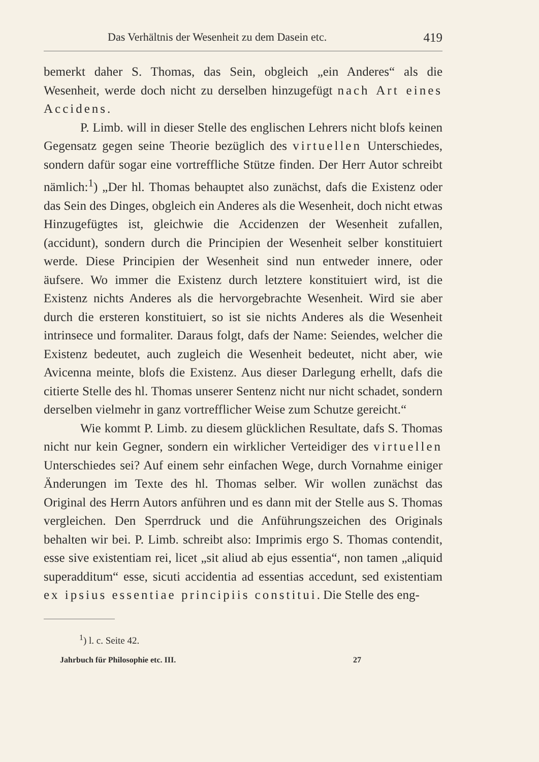Das Verhältnis der Wesenheit zu dem Dasein etc. 419
bemerkt daher S. Thomas, das Sein, obgleich „ein Anderes“ als die Wesenheit, werde doch nicht zu derselben hinzugefügt nach Art eines Accidens.
P. Limb. will in dieser Stelle des englischen Lehrers nicht blofs keinen Gegensatz gegen seine Theorie bezüglich des virtuellen Unterschiedes, sondern dafür sogar eine vortreffliche Stütze finden. Der Herr Autor schreibt nämlich:<sup>1</sup>) „Der hl. Thomas behauptet also zunächst, dafs die Existenz oder das Sein des Dinges, obgleich ein Anderes als die Wesenheit, doch nicht etwas Hinzugefügtes ist, gleichwie die Accidenzen der Wesenheit zufallen, (accidunt), sondern durch die Principien der Wesenheit selber konstituiert werde. Diese Principien der Wesenheit sind nun entweder innere, oder äufsere. Wo immer die Existenz durch letztere konstituiert wird, ist die Existenz nichts Anderes als die hervorgebrachte Wesenheit. Wird sie aber durch die ersteren konstituiert, so ist sie nichts Anderes als die Wesenheit intrinsece und formaliter. Daraus folgt, dafs der Name: Seiendes, welcher die Existenz bedeutet, auch zugleich die Wesenheit bedeutet, nicht aber, wie Avicenna meinte, blofs die Existenz. Aus dieser Darlegung erhellt, dafs die citierte Stelle des hl. Thomas unserer Sentenz nicht nur nicht schadet, sondern derselben vielmehr in ganz vortrefflicher Weise zum Schutze gereicht.“
Wie kommt P. Limb. zu diesem glücklichen Resultate, dafs S. Thomas nicht nur kein Gegner, sondern ein wirklicher Verteidiger des virtuellen Unterschiedes sei? Auf einem sehr einfachen Wege, durch Vornahme einiger Änderungen im Texte des hl. Thomas selber. Wir wollen zunächst das Original des Herrn Autors anführen und es dann mit der Stelle aus S. Thomas vergleichen. Den Sperrdruck und die Anführungszeichen des Originals behalten wir bei. P. Limb. schreibt also: Imprimis ergo S. Thomas contendit, esse sive existentiam rei, licet „sit aliud ab ejus essentia“, non tamen „aliquid superadditum“ esse, sicuti accidentia ad essentias accedunt, sed existentiam ex ipsius essentiae principiis constitui. Die Stelle des eng-
<sup>1</sup>) l. c. Seite 42.
Jahrbuch für Philosophie etc. III. 27